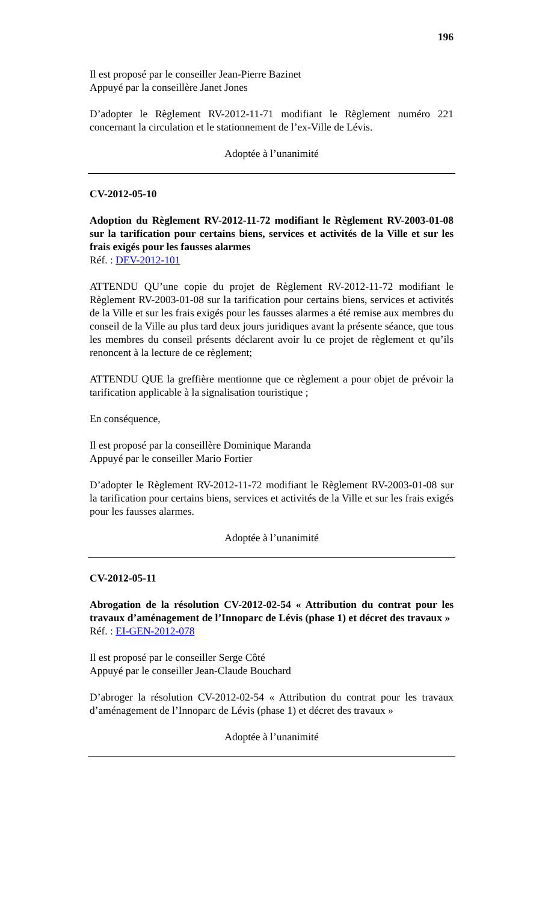196
Il est proposé par le conseiller Jean-Pierre Bazinet
Appuyé par la conseillère Janet Jones
D’adopter le Règlement RV-2012-11-71 modifiant le Règlement numéro 221 concernant la circulation et le stationnement de l’ex-Ville de Lévis.
Adoptée à l’unanimité
CV-2012-05-10
Adoption du Règlement RV-2012-11-72 modifiant le Règlement RV-2003-01-08 sur la tarification pour certains biens, services et activités de la Ville et sur les frais exigés pour les fausses alarmes
Réf. : DEV-2012-101
ATTENDU QU’une copie du projet de Règlement RV-2012-11-72 modifiant le Règlement RV-2003-01-08 sur la tarification pour certains biens, services et activités de la Ville et sur les frais exigés pour les fausses alarmes a été remise aux membres du conseil de la Ville au plus tard deux jours juridiques avant la présente séance, que tous les membres du conseil présents déclarent avoir lu ce projet de règlement et qu’ils renoncent à la lecture de ce règlement;
ATTENDU QUE la greffière mentionne que ce règlement a pour objet de prévoir la tarification applicable à la signalisation touristique ;
En conséquence,
Il est proposé par la conseillère Dominique Maranda
Appuyé par le conseiller Mario Fortier
D’adopter le Règlement RV-2012-11-72 modifiant le Règlement RV-2003-01-08 sur la tarification pour certains biens, services et activités de la Ville et sur les frais exigés pour les fausses alarmes.
Adoptée à l’unanimité
CV-2012-05-11
Abrogation de la résolution CV-2012-02-54 « Attribution du contrat pour les travaux d’aménagement de l’Innoparc de Lévis (phase 1) et décret des travaux »
Réf. : EI-GEN-2012-078
Il est proposé par le conseiller Serge Côté
Appuyé par le conseiller Jean-Claude Bouchard
D’abroger la résolution CV-2012-02-54 « Attribution du contrat pour les travaux d’aménagement de l’Innoparc de Lévis (phase 1) et décret des travaux »
Adoptée à l’unanimité